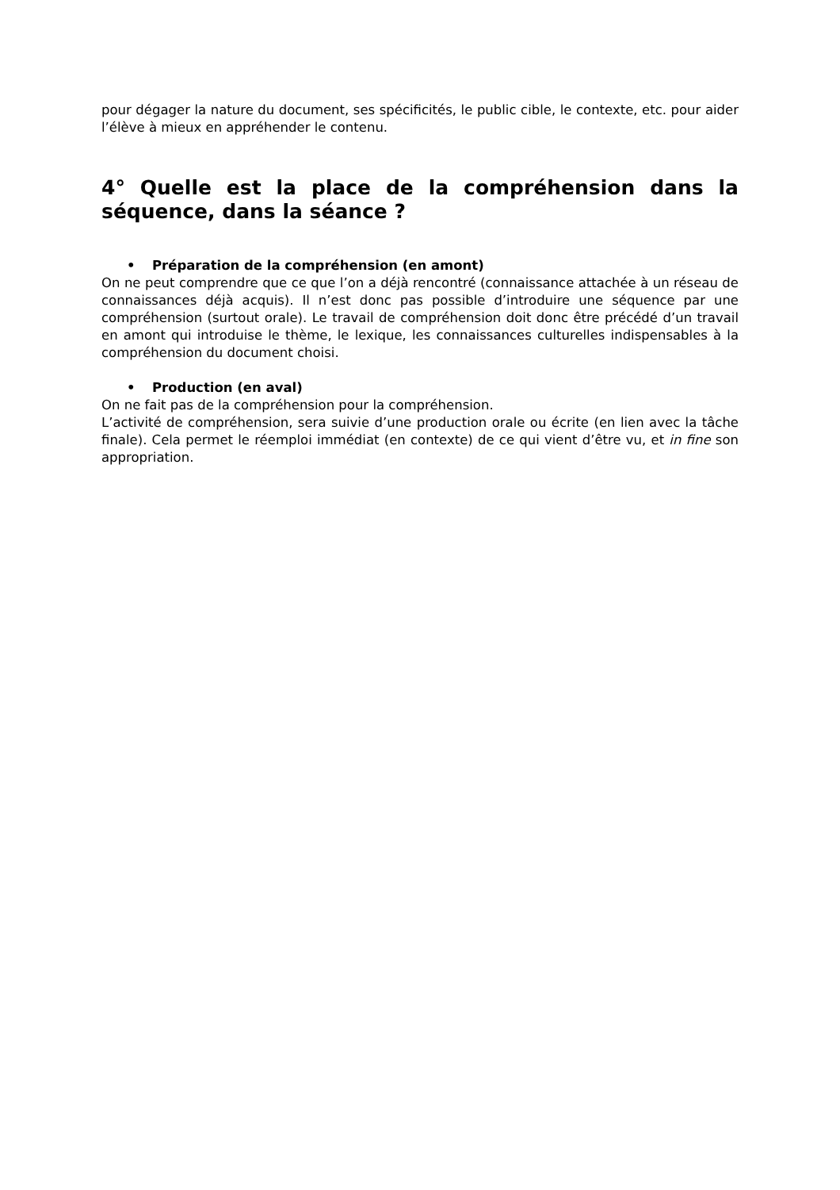pour dégager la nature du document, ses spécificités, le public cible, le contexte, etc. pour aider l’élève à mieux en appréhender le contenu.
4° Quelle est la place de la compréhension dans la séquence, dans la séance ?
• Préparation de la compréhension (en amont)
On ne peut comprendre que ce que l’on a déjà rencontré (connaissance attachée à un réseau de connaissances déjà acquis). Il n’est donc pas possible d’introduire une séquence par une compréhension (surtout orale). Le travail de compréhension doit donc être précédé d’un travail en amont qui introduise le thème, le lexique, les connaissances culturelles indispensables à la compréhension du document choisi.
• Production (en aval)
On ne fait pas de la compréhension pour la compréhension.
L’activité de compréhension, sera suivie d’une production orale ou écrite (en lien avec la tâche finale). Cela permet le réemploi immédiat (en contexte) de ce qui vient d’être vu, et in fine son appropriation.